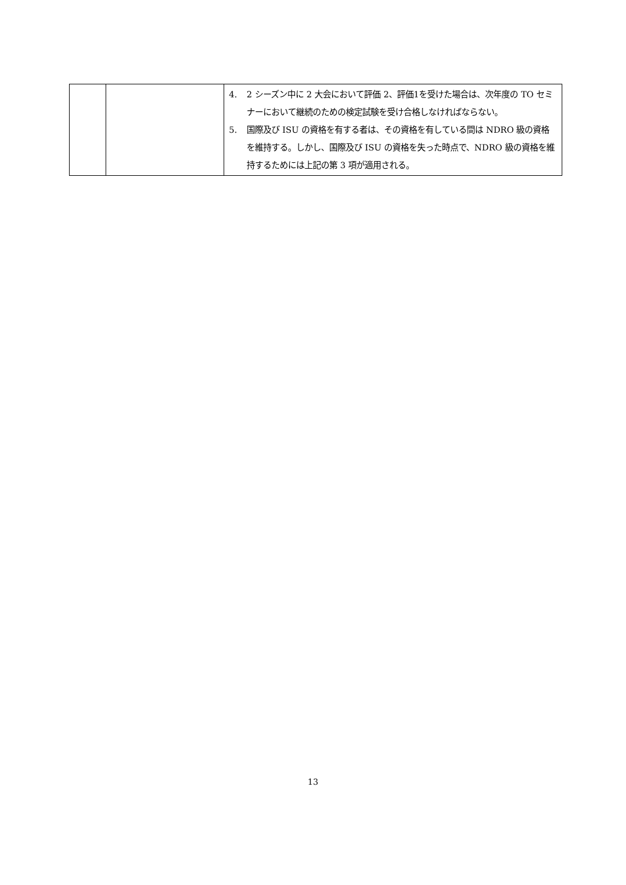| | | 4. 2 シーズン中に 2 大会において評価 2、評価1を受けた場合は、次年度の TO セミナーにおいて継続のための検定試験を受け合格しなければならない。 5. 国際及び ISU の資格を有する者は、その資格を有している間は NDRO 級の資格を維持する。しかし、国際及び ISU の資格を失った時点で、NDRO 級の資格を維持するためには上記の第 3 項が適用される。 |
13